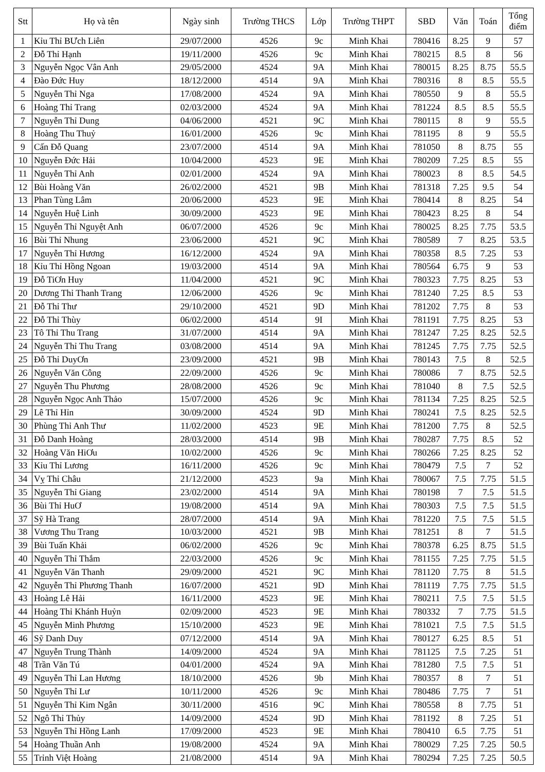| Stt | Họ và tên | Ngày sinh | Trường THCS | Lớp | Trường THPT | SBD | Văn | Toán | Tổng điểm |
| --- | --- | --- | --- | --- | --- | --- | --- | --- | --- |
| 1 | Kỉu Thỉ BƯch Liên | 29/07/2000 | 4526 | 9c | Minh Khai | 780416 | 8.25 | 9 | 57 |
| 2 | Đỗ Thỉ Hạnh | 19/11/2000 | 4526 | 9c | Minh Khai | 780215 | 8.5 | 8 | 56 |
| 3 | Nguyễn Ngọc Vân Anh | 29/05/2000 | 4524 | 9A | Minh Khai | 780015 | 8.25 | 8.75 | 55.5 |
| 4 | Đào Đức Huy | 18/12/2000 | 4514 | 9A | Minh Khai | 780316 | 8 | 8.5 | 55.5 |
| 5 | Nguyễn Thỉ Nga | 17/08/2000 | 4524 | 9A | Minh Khai | 780550 | 9 | 8 | 55.5 |
| 6 | Hoàng Thỉ Trang | 02/03/2000 | 4524 | 9A | Minh Khai | 781224 | 8.5 | 8.5 | 55.5 |
| 7 | Nguyễn Thỉ Dung | 04/06/2000 | 4521 | 9C | Minh Khai | 780115 | 8 | 9 | 55.5 |
| 8 | Hoàng Thu Thuỷ | 16/01/2000 | 4526 | 9c | Minh Khai | 781195 | 8 | 9 | 55.5 |
| 9 | Cấn Đỗ Quang | 23/07/2000 | 4514 | 9A | Minh Khai | 781050 | 8 | 8.75 | 55 |
| 10 | Nguyễn Đức Hải | 10/04/2000 | 4523 | 9E | Minh Khai | 780209 | 7.25 | 8.5 | 55 |
| 11 | Nguyễn Thỉ Anh | 02/01/2000 | 4524 | 9A | Minh Khai | 780023 | 8 | 8.5 | 54.5 |
| 12 | Bùi Hoàng Văn | 26/02/2000 | 4521 | 9B | Minh Khai | 781318 | 7.25 | 9.5 | 54 |
| 13 | Phan Tùng Lâm | 20/06/2000 | 4523 | 9E | Minh Khai | 780414 | 8 | 8.25 | 54 |
| 14 | Nguyễn Huệ Linh | 30/09/2000 | 4523 | 9E | Minh Khai | 780423 | 8.25 | 8 | 54 |
| 15 | Nguyễn Thỉ Nguyệt Anh | 06/07/2000 | 4526 | 9c | Minh Khai | 780025 | 8.25 | 7.75 | 53.5 |
| 16 | Bùi Thỉ Nhung | 23/06/2000 | 4521 | 9C | Minh Khai | 780589 | 7 | 8.25 | 53.5 |
| 17 | Nguyễn Thỉ Hương | 16/12/2000 | 4524 | 9A | Minh Khai | 780358 | 8.5 | 7.25 | 53 |
| 18 | Kỉu Thỉ Hồng Ngoan | 19/03/2000 | 4514 | 9A | Minh Khai | 780564 | 6.75 | 9 | 53 |
| 19 | Đỗ TiƠn Huy | 11/04/2000 | 4521 | 9C | Minh Khai | 780323 | 7.75 | 8.25 | 53 |
| 20 | Dương Thỉ Thanh Trang | 12/06/2000 | 4526 | 9c | Minh Khai | 781240 | 7.25 | 8.5 | 53 |
| 21 | Đỗ Thỉ Thư | 29/10/2000 | 4521 | 9D | Minh Khai | 781202 | 7.75 | 8 | 53 |
| 22 | Đỗ Thỉ Thùy | 06/02/2000 | 4514 | 9I | Minh Khai | 781191 | 7.75 | 8.25 | 53 |
| 23 | Tô Thỉ Thu Trang | 31/07/2000 | 4514 | 9A | Minh Khai | 781247 | 7.25 | 8.25 | 52.5 |
| 24 | Nguyễn Thỉ Thu Trang | 03/08/2000 | 4514 | 9A | Minh Khai | 781245 | 7.75 | 7.75 | 52.5 |
| 25 | Đỗ Thỉ DuyƠn | 23/09/2000 | 4521 | 9B | Minh Khai | 780143 | 7.5 | 8 | 52.5 |
| 26 | Nguyễn Văn Công | 22/09/2000 | 4526 | 9c | Minh Khai | 780086 | 7 | 8.75 | 52.5 |
| 27 | Nguyễn Thu Phương | 28/08/2000 | 4526 | 9c | Minh Khai | 781040 | 8 | 7.5 | 52.5 |
| 28 | Nguyễn Ngọc Anh Thảo | 15/07/2000 | 4526 | 9c | Minh Khai | 781134 | 7.25 | 8.25 | 52.5 |
| 29 | Lê Thỉ Hỉn | 30/09/2000 | 4524 | 9D | Minh Khai | 780241 | 7.5 | 8.25 | 52.5 |
| 30 | Phùng Thỉ Anh Thư | 11/02/2000 | 4523 | 9E | Minh Khai | 781200 | 7.75 | 8 | 52.5 |
| 31 | Đỗ Danh Hoàng | 28/03/2000 | 4514 | 9B | Minh Khai | 780287 | 7.75 | 8.5 | 52 |
| 32 | Hoàng Văn HiƠu | 10/02/2000 | 4526 | 9c | Minh Khai | 780266 | 7.25 | 8.25 | 52 |
| 33 | Kỉu Thỉ Lương | 16/11/2000 | 4526 | 9c | Minh Khai | 780479 | 7.5 | 7 | 52 |
| 34 | Vỵ Thỉ Châu | 21/12/2000 | 4523 | 9a | Minh Khai | 780067 | 7.5 | 7.75 | 51.5 |
| 35 | Nguyễn Thỉ Giang | 23/02/2000 | 4514 | 9A | Minh Khai | 780198 | 7 | 7.5 | 51.5 |
| 36 | Bùi Thỉ HuƠ | 19/08/2000 | 4514 | 9A | Minh Khai | 780303 | 7.5 | 7.5 | 51.5 |
| 37 | Sỹ Hà Trang | 28/07/2000 | 4514 | 9A | Minh Khai | 781220 | 7.5 | 7.5 | 51.5 |
| 38 | Vương Thu Trang | 10/03/2000 | 4521 | 9B | Minh Khai | 781251 | 8 | 7 | 51.5 |
| 39 | Bùi Tuấn Khải | 06/02/2000 | 4526 | 9c | Minh Khai | 780378 | 6.25 | 8.75 | 51.5 |
| 40 | Nguyễn Thỉ Thắm | 22/03/2000 | 4526 | 9c | Minh Khai | 781155 | 7.25 | 7.75 | 51.5 |
| 41 | Nguyễn Văn Thanh | 29/09/2000 | 4521 | 9C | Minh Khai | 781120 | 7.75 | 8 | 51.5 |
| 42 | Nguyễn Thỉ Phương Thanh | 16/07/2000 | 4521 | 9D | Minh Khai | 781119 | 7.75 | 7.75 | 51.5 |
| 43 | Hoàng Lê Hải | 16/11/2000 | 4523 | 9E | Minh Khai | 780211 | 7.5 | 7.5 | 51.5 |
| 44 | Hoàng Thỉ Khánh Huỷn | 02/09/2000 | 4523 | 9E | Minh Khai | 780332 | 7 | 7.75 | 51.5 |
| 45 | Nguyễn Minh Phương | 15/10/2000 | 4523 | 9E | Minh Khai | 781021 | 7.5 | 7.5 | 51.5 |
| 46 | Sỹ Danh Duy | 07/12/2000 | 4514 | 9A | Minh Khai | 780127 | 6.25 | 8.5 | 51 |
| 47 | Nguyễn Trung Thành | 14/09/2000 | 4524 | 9A | Minh Khai | 781125 | 7.5 | 7.25 | 51 |
| 48 | Trần Văn Tú | 04/01/2000 | 4524 | 9A | Minh Khai | 781280 | 7.5 | 7.5 | 51 |
| 49 | Nguyễn Thỉ Lan Hương | 18/10/2000 | 4526 | 9b | Minh Khai | 780357 | 8 | 7 | 51 |
| 50 | Nguyễn Thỉ Lư | 10/11/2000 | 4526 | 9c | Minh Khai | 780486 | 7.75 | 7 | 51 |
| 51 | Nguyễn Thỉ Kim Ngân | 30/11/2000 | 4516 | 9C | Minh Khai | 780558 | 8 | 7.75 | 51 |
| 52 | Ngô Thỉ Thủy | 14/09/2000 | 4524 | 9D | Minh Khai | 781192 | 8 | 7.25 | 51 |
| 53 | Nguyễn Thỉ Hồng Lanh | 17/09/2000 | 4523 | 9E | Minh Khai | 780410 | 6.5 | 7.75 | 51 |
| 54 | Hoàng Thuần Anh | 19/08/2000 | 4524 | 9A | Minh Khai | 780029 | 7.25 | 7.25 | 50.5 |
| 55 | Trỉnh Việt Hoàng | 21/08/2000 | 4514 | 9A | Minh Khai | 780294 | 7.25 | 7.25 | 50.5 |